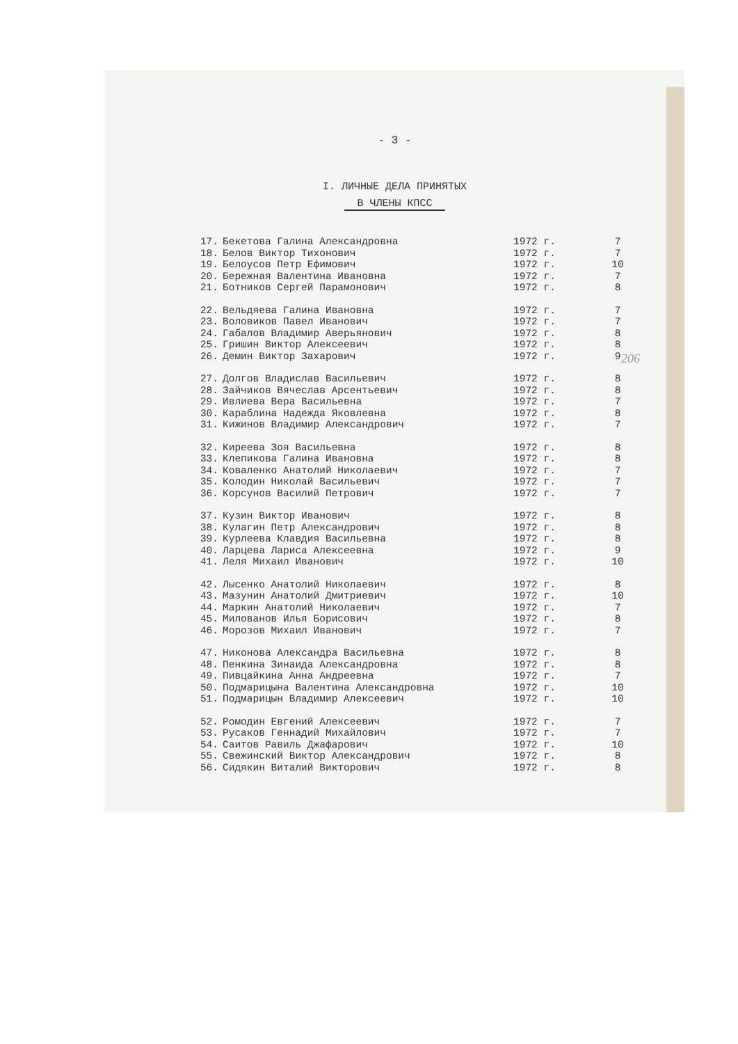- 3 -
I. ЛИЧНЫЕ ДЕЛА ПРИНЯТЫХ
В ЧЛЕНЫ КПСС
| 17. | Бекетова Галина Александровна | 1972 г. | 7 |
| 18. | Белов Виктор Тихонович | 1972 г. | 7 |
| 19. | Белоусов Петр Ефимович | 1972 г. | 10 |
| 20. | Бережная Валентина Ивановна | 1972 г. | 7 |
| 21. | Ботников Сергей Парамонович | 1972 г. | 8 |
| 22. | Вельдяева Галина Ивановна | 1972 г. | 7 |
| 23. | Воловиков Павел Иванович | 1972 г. | 7 |
| 24. | Габалов Владимир Аверьянович | 1972 г. | 8 |
| 25. | Гришин Виктор Алексеевич | 1972 г. | 8 |
| 26. | Демин Виктор Захарович | 1972 г. | 9 |
| 27. | Долгов Владислав Васильевич | 1972 г. | 8 |
| 28. | Зайчиков Вячеслав Арсентьевич | 1972 г. | 8 |
| 29. | Ивлиева Вера Васильевна | 1972 г. | 7 |
| 30. | Караблина Надежда Яковлевна | 1972 г. | 8 |
| 31. | Кижинов Владимир Александрович | 1972 г. | 7 |
| 32. | Киреева Зоя Васильевна | 1972 г. | 8 |
| 33. | Клепикова Галина Ивановна | 1972 г. | 8 |
| 34. | Коваленко Анатолий Николаевич | 1972 г. | 7 |
| 35. | Колодин Николай Васильевич | 1972 г. | 7 |
| 36. | Корсунов Василий Петрович | 1972 г. | 7 |
| 37. | Кузин Виктор Иванович | 1972 г. | 8 |
| 38. | Кулагин Петр Александрович | 1972 г. | 8 |
| 39. | Курлеева Клавдия Васильевна | 1972 г. | 8 |
| 40. | Ларцева Лариса Алексеевна | 1972 г. | 9 |
| 41. | Леля Михаил Иванович | 1972 г. | 10 |
| 42. | Лысенко Анатолий Николаевич | 1972 г. | 8 |
| 43. | Мазунин Анатолий Дмитриевич | 1972 г. | 10 |
| 44. | Маркин Анатолий Николаевич | 1972 г. | 7 |
| 45. | Милованов Илья Борисович | 1972 г. | 8 |
| 46. | Морозов Михаил Иванович | 1972 г. | 7 |
| 47. | Никонова Александра Васильевна | 1972 г. | 8 |
| 48. | Пенкина Зинаида Александровна | 1972 г. | 8 |
| 49. | Пивцайкина Анна Андреевна | 1972 г. | 7 |
| 50. | Подмарицына Валентина Александровна | 1972 г. | 10 |
| 51. | Подмарицын Владимир Алексеевич | 1972 г. | 10 |
| 52. | Ромодин Евгений Алексеевич | 1972 г. | 7 |
| 53. | Русаков Геннадий Михайлович | 1972 г. | 7 |
| 54. | Саитов Равиль Джафарович | 1972 г. | 10 |
| 55. | Свежинский Виктор Александрович | 1972 г. | 8 |
| 56. | Сидякин Виталий Викторович | 1972 г. | 8 |
206